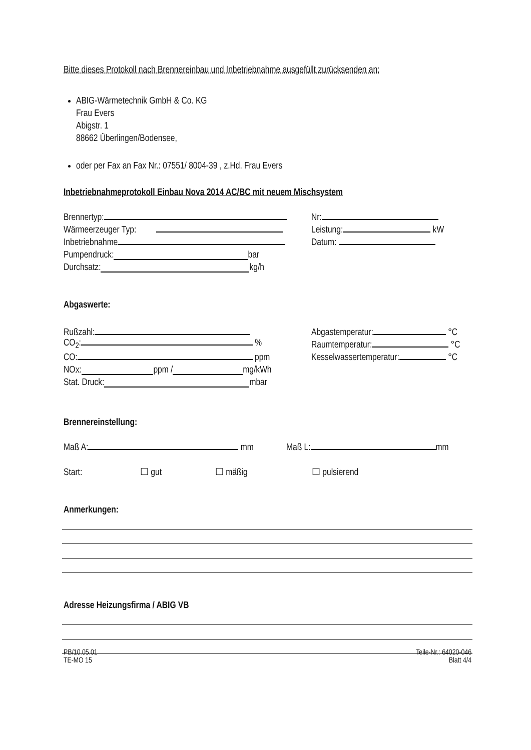Bitte dieses Protokoll nach Brennereinbau und Inbetriebnahme ausgefüllt zurücksenden an:
ABIG-Wärmetechnik GmbH & Co. KG
Frau Evers
Abigstr. 1
88662 Überlingen/Bodensee,
oder per Fax an Fax Nr.: 07551/ 8004-39 , z.Hd. Frau Evers
Inbetriebnahmeprotokoll Einbau Nova 2014 AC/BC mit neuem Mischsystem
Brennertyp: Nr:
Wärmeerzeuger Typ: Leistung: kW
Inbetriebnahme Datum:
Pumpendruck: bar
Durchsatz: kg/h
Abgaswerte:
Rußzahl: Abgastemperatur: °C
CO<sub>2</sub>: % Raumtemperatur: °C
CO: ppm Kesselwassertemperatur: °C
NO<sub>X</sub>: ppm / mg/kWh
Stat. Druck: mbar
Brennereinstellung:
Maß A: mm Maß L: mm
Start: ☐ gut ☐ mäßig ☐ pulsierend
Anmerkungen:
Adresse Heizungsfirma / ABIG VB
PB/10.05.01
TE-MO 15
Teile-Nr.: 64020-046
Blatt 4/4